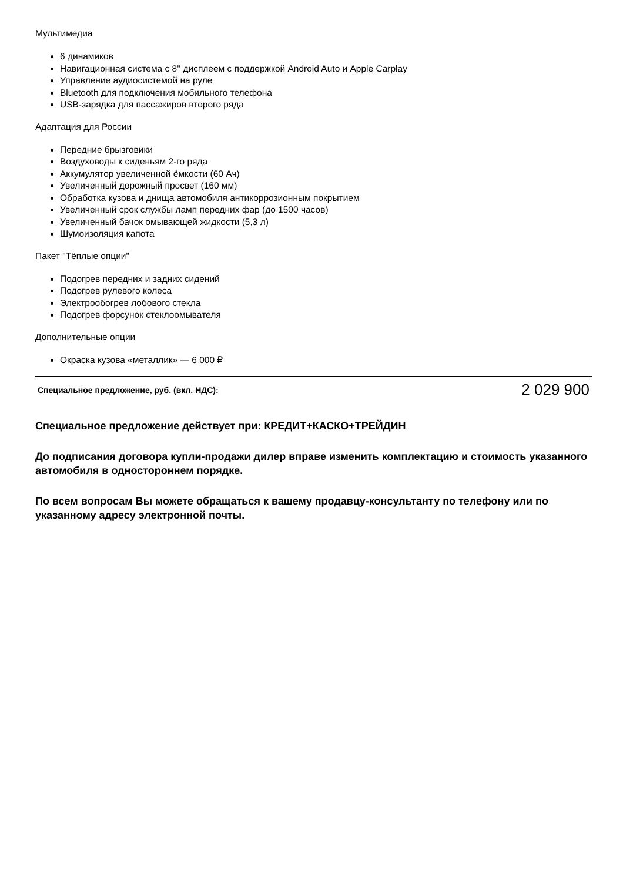Мультимедиа
6 динамиков
Навигационная система с 8'' дисплеем с поддержкой Android Auto и Apple Carplay
Управление аудиосистемой на руле
Bluetooth для подключения мобильного телефона
USB-зарядка для пассажиров второго ряда
Адаптация для России
Передние брызговики
Воздуховоды к сиденьям 2-го ряда
Аккумулятор увеличенной ёмкости (60 Ач)
Увеличенный дорожный просвет (160 мм)
Обработка кузова и днища автомобиля антикоррозионным покрытием
Увеличенный срок службы ламп передних фар (до 1500 часов)
Увеличенный бачок омывающей жидкости (5,3 л)
Шумоизоляция капота
Пакет "Тёплые опции"
Подогрев передних и задних сидений
Подогрев рулевого колеса
Электрообогрев лобового стекла
Подогрев форсунок стеклоомывателя
Дополнительные опции
Окраска кузова «металлик» — 6 000 ₽
| Специальное предложение, руб. (вкл. НДС): | 2 029 900 |
Специальное предложение действует при: КРЕДИТ+КАСКО+ТРЕЙДИН
До подписания договора купли-продажи дилер вправе изменить комплектацию и стоимость указанного автомобиля в одностороннем порядке.
По всем вопросам Вы можете обращаться к вашему продавцу-консультанту по телефону или по указанному адресу электронной почты.